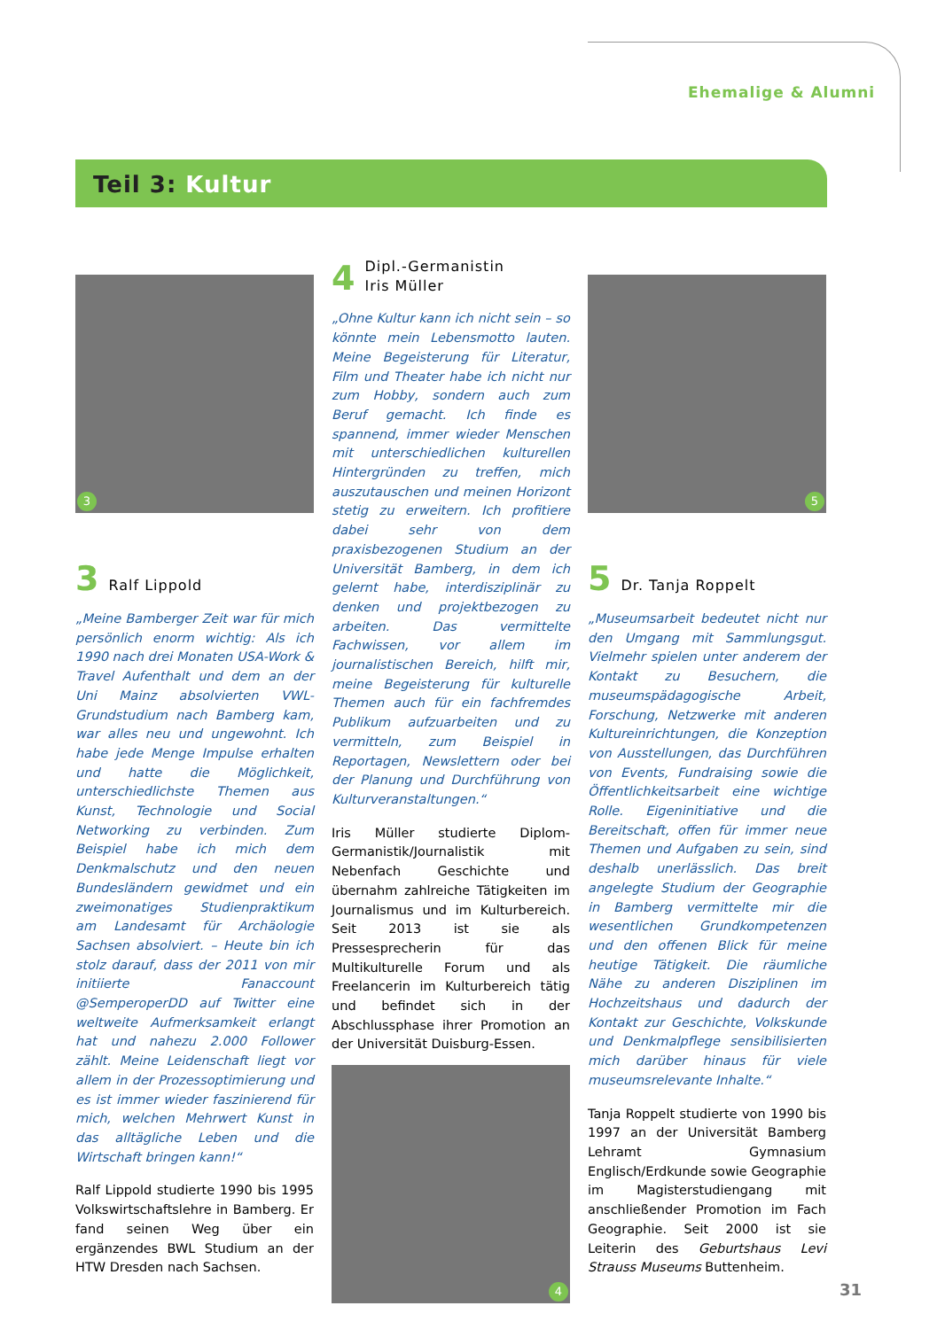Ehemalige & Alumni
Teil 3: Kultur
3
3 Ralf Lippold
„Meine Bamberger Zeit war für mich persönlich enorm wichtig: Als ich 1990 nach drei Monaten USA-Work & Travel Aufenthalt und dem an der Uni Mainz absolvierten VWL-Grundstudium nach Bamberg kam, war alles neu und ungewohnt. Ich habe jede Menge Impulse erhalten und hatte die Möglichkeit, unterschiedlichste Themen aus Kunst, Technologie und Social Networking zu verbinden. Zum Beispiel habe ich mich dem Denkmalschutz und den neuen Bundesländern gewidmet und ein zweimonatiges Studienpraktikum am Landesamt für Archäologie Sachsen absolviert. – Heute bin ich stolz darauf, dass der 2011 von mir initiierte Fanaccount @SemperoperDD auf Twitter eine weltweite Aufmerksamkeit erlangt hat und nahezu 2.000 Follower zählt. Meine Leidenschaft liegt vor allem in der Prozessoptimierung und es ist immer wieder faszinierend für mich, welchen Mehrwert Kunst in das alltägliche Leben und die Wirtschaft bringen kann!“
Ralf Lippold studierte 1990 bis 1995 Volkswirtschaftslehre in Bamberg. Er fand seinen Weg über ein ergänzendes BWL Studium an der HTW Dresden nach Sachsen.
4 Dipl.-Germanistin
Iris Müller
„Ohne Kultur kann ich nicht sein – so könnte mein Lebensmotto lauten. Meine Begeisterung für Literatur, Film und Theater habe ich nicht nur zum Hobby, sondern auch zum Beruf gemacht. Ich finde es spannend, immer wieder Menschen mit unterschiedlichen kulturellen Hintergründen zu treffen, mich auszutauschen und meinen Horizont stetig zu erweitern. Ich profitiere dabei sehr von dem praxisbezogenen Studium an der Universität Bamberg, in dem ich gelernt habe, interdisziplinär zu denken und projektbezogen zu arbeiten. Das vermittelte Fachwissen, vor allem im journalistischen Bereich, hilft mir, meine Begeisterung für kulturelle Themen auch für ein fachfremdes Publikum aufzuarbeiten und zu vermitteln, zum Beispiel in Reportagen, Newslettern oder bei der Planung und Durchführung von Kulturveranstaltungen.“
Iris Müller studierte Diplom-Germanistik/Journalistik mit Nebenfach Geschichte und übernahm zahlreiche Tätigkeiten im Journalismus und im Kulturbereich. Seit 2013 ist sie als Pressesprecherin für das Multikulturelle Forum und als Freelancerin im Kulturbereich tätig und befindet sich in der Abschlussphase ihrer Promotion an der Universität Duisburg-Essen.
4
5
5 Dr. Tanja Roppelt
„Museumsarbeit bedeutet nicht nur den Umgang mit Sammlungsgut. Vielmehr spielen unter anderem der Kontakt zu Besuchern, die museumspädagogische Arbeit, Forschung, Netzwerke mit anderen Kultureinrichtungen, die Konzeption von Ausstellungen, das Durchführen von Events, Fundraising sowie die Öffentlichkeitsarbeit eine wichtige Rolle. Eigeninitiative und die Bereitschaft, offen für immer neue Themen und Aufgaben zu sein, sind deshalb unerlässlich. Das breit angelegte Studium der Geographie in Bamberg vermittelte mir die wesentlichen Grundkompetenzen und den offenen Blick für meine heutige Tätigkeit. Die räumliche Nähe zu anderen Disziplinen im Hochzeitshaus und dadurch der Kontakt zur Geschichte, Volkskunde und Denkmalpflege sensibilisierten mich darüber hinaus für viele museumsrelevante Inhalte.“
Tanja Roppelt studierte von 1990 bis 1997 an der Universität Bamberg Lehramt Gymnasium Englisch/Erdkunde sowie Geographie im Magisterstudiengang mit anschließender Promotion im Fach Geographie. Seit 2000 ist sie Leiterin des Geburtshaus Levi Strauss Museums Buttenheim.
31